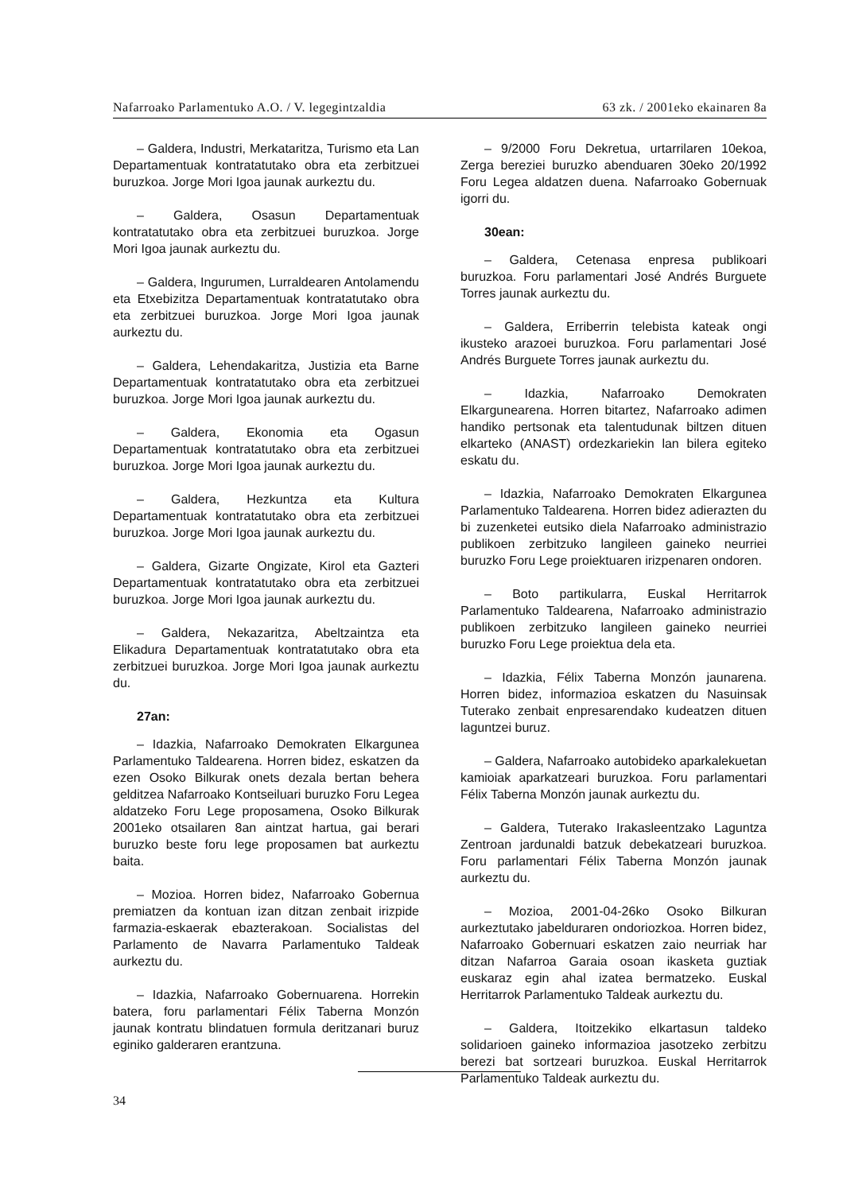Nafarroako Parlamentuko A.O. / V. legegintzaldia 63 zk. / 2001eko ekainaren 8a
– Galdera, Industri, Merkataritza, Turismo eta Lan Departamentuak kontratatutako obra eta zerbitzuei buruzkoa. Jorge Mori Igoa jaunak aurkeztu du.
– Galdera, Osasun Departamentuak kontratatutako obra eta zerbitzuei buruzkoa. Jorge Mori Igoa jaunak aurkeztu du.
– Galdera, Ingurumen, Lurraldearen Antolamendu eta Etxebizitza Departamentuak kontratatutako obra eta zerbitzuei buruzkoa. Jorge Mori Igoa jaunak aurkeztu du.
– Galdera, Lehendakaritza, Justizia eta Barne Departamentuak kontratatutako obra eta zerbitzuei buruzkoa. Jorge Mori Igoa jaunak aurkeztu du.
– Galdera, Ekonomia eta Ogasun Departamentuak kontratatutako obra eta zerbitzuei buruzkoa. Jorge Mori Igoa jaunak aurkeztu du.
– Galdera, Hezkuntza eta Kultura Departamentuak kontratatutako obra eta zerbitzuei buruzkoa. Jorge Mori Igoa jaunak aurkeztu du.
– Galdera, Gizarte Ongizate, Kirol eta Gazteri Departamentuak kontratatutako obra eta zerbitzuei buruzkoa. Jorge Mori Igoa jaunak aurkeztu du.
– Galdera, Nekazaritza, Abeltzaintza eta Elikadura Departamentuak kontratatutako obra eta zerbitzuei buruzkoa. Jorge Mori Igoa jaunak aurkeztu du.
27an:
– Idazkia, Nafarroako Demokraten Elkargunea Parlamentuko Taldearena. Horren bidez, eskatzen da ezen Osoko Bilkurak onets dezala bertan behera gelditzea Nafarroako Kontseiluari buruzko Foru Legea aldatzeko Foru Lege proposamena, Osoko Bilkurak 2001eko otsailaren 8an aintzat hartua, gai berari buruzko beste foru lege proposamen bat aurkeztu baita.
– Mozioa. Horren bidez, Nafarroako Gobernua premiatzen da kontuan izan ditzan zenbait irizpide farmazia-eskaerak ebazterakoan. Socialistas del Parlamento de Navarra Parlamentuko Taldeak aurkeztu du.
– Idazkia, Nafarroako Gobernuarena. Horrekin batera, foru parlamentari Félix Taberna Monzón jaunak kontratu blindatuen formula deritzanari buruz eginiko galderaren erantzuna.
– 9/2000 Foru Dekretua, urtarrilaren 10ekoa, Zerga bereziei buruzko abenduaren 30eko 20/1992 Foru Legea aldatzen duena. Nafarroako Gobernuak igorri du.
30ean:
– Galdera, Cetenasa enpresa publikoari buruzkoa. Foru parlamentari José Andrés Burguete Torres jaunak aurkeztu du.
– Galdera, Erriberrin telebista kateak ongi ikusteko arazoei buruzkoa. Foru parlamentari José Andrés Burguete Torres jaunak aurkeztu du.
– Idazkia, Nafarroako Demokraten Elkargunearena. Horren bitartez, Nafarroako adimen handiko pertsonak eta talentudunak biltzen dituen elkarteko (ANAST) ordezkariekin lan bilera egiteko eskatu du.
– Idazkia, Nafarroako Demokraten Elkargunea Parlamentuko Taldearena. Horren bidez adierazten du bi zuzenketei eutsiko diela Nafarroako administrazio publikoen zerbitzuko langileen gaineko neurriei buruzko Foru Lege proiektuaren irizpenaren ondoren.
– Boto partikularra, Euskal Herritarrok Parlamentuko Taldearena, Nafarroako administrazio publikoen zerbitzuko langileen gaineko neurriei buruzko Foru Lege proiektua dela eta.
– Idazkia, Félix Taberna Monzón jaunarena. Horren bidez, informazioa eskatzen du Nasuinsak Tuterako zenbait enpresarendako kudeatzen dituen laguntzei buruz.
– Galdera, Nafarroako autobideko aparkalekuetan kamioiak aparkatzeari buruzkoa. Foru parlamentari Félix Taberna Monzón jaunak aurkeztu du.
– Galdera, Tuterako Irakasleentzako Laguntza Zentroan jardunaldi batzuk debekatzeari buruzkoa. Foru parlamentari Félix Taberna Monzón jaunak aurkeztu du.
– Mozioa, 2001-04-26ko Osoko Bilkuran aurkeztutako jabelduraren ondoriozkoa. Horren bidez, Nafarroako Gobernuari eskatzen zaio neurriak har ditzan Nafarroa Garaia osoan ikasketa guztiak euskaraz egin ahal izatea bermatzeko. Euskal Herritarrok Parlamentuko Taldeak aurkeztu du.
– Galdera, Itoitzekiko elkartasun taldeko solidarioen gaineko informazioa jasotzeko zerbitzu berezi bat sortzeari buruzkoa. Euskal Herritarrok Parlamentuko Taldeak aurkeztu du.
34